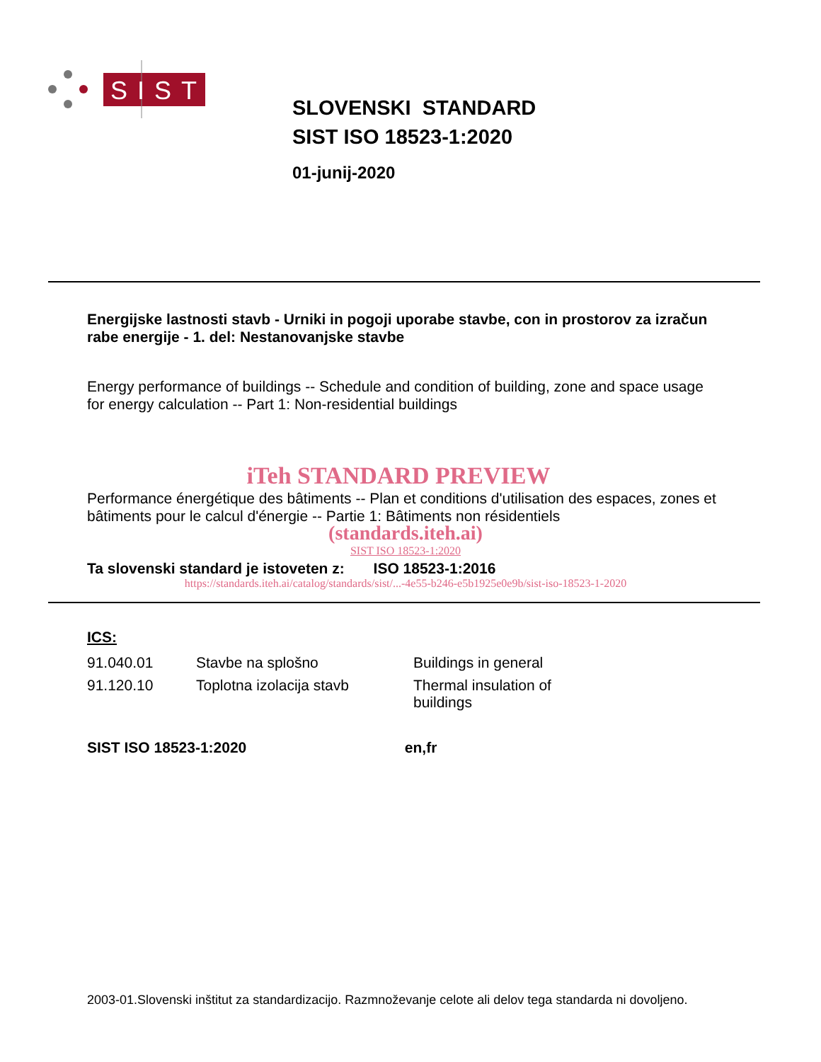SIST
SLOVENSKI STANDARD
SIST ISO 18523-1:2020
01-junij-2020
Energijske lastnosti stavb - Urniki in pogoji uporabe stavbe, con in prostorov za izračun rabe energije - 1. del: Nestanovanjske stavbe
Energy performance of buildings -- Schedule and condition of building, zone and space usage for energy calculation -- Part 1: Non-residential buildings
iTeh STANDARD PREVIEW
Performance énergétique des bâtiments -- Plan et conditions d'utilisation des espaces, zones et bâtiments pour le calcul d'énergie -- Partie 1: Bâtiments non résidentiels
(standards.iteh.ai)
SIST ISO 18523-1:2020
Ta slovenski standard je istoveten z: ISO 18523-1:2016
https://standards.iteh.ai/catalog/standards/sist/...-4e55-b246-e5b1925e0e9b/sist-iso-18523-1-2020
ICS:
| 91.040.01 | Stavbe na splošno | Buildings in general |
| 91.120.10 | Toplotna izolacija stavb | Thermal insulation of buildings |
SIST ISO 18523-1:2020 en,fr
2003-01.Slovenski inštitut za standardizacijo. Razmnoževanje celote ali delov tega standarda ni dovoljeno.